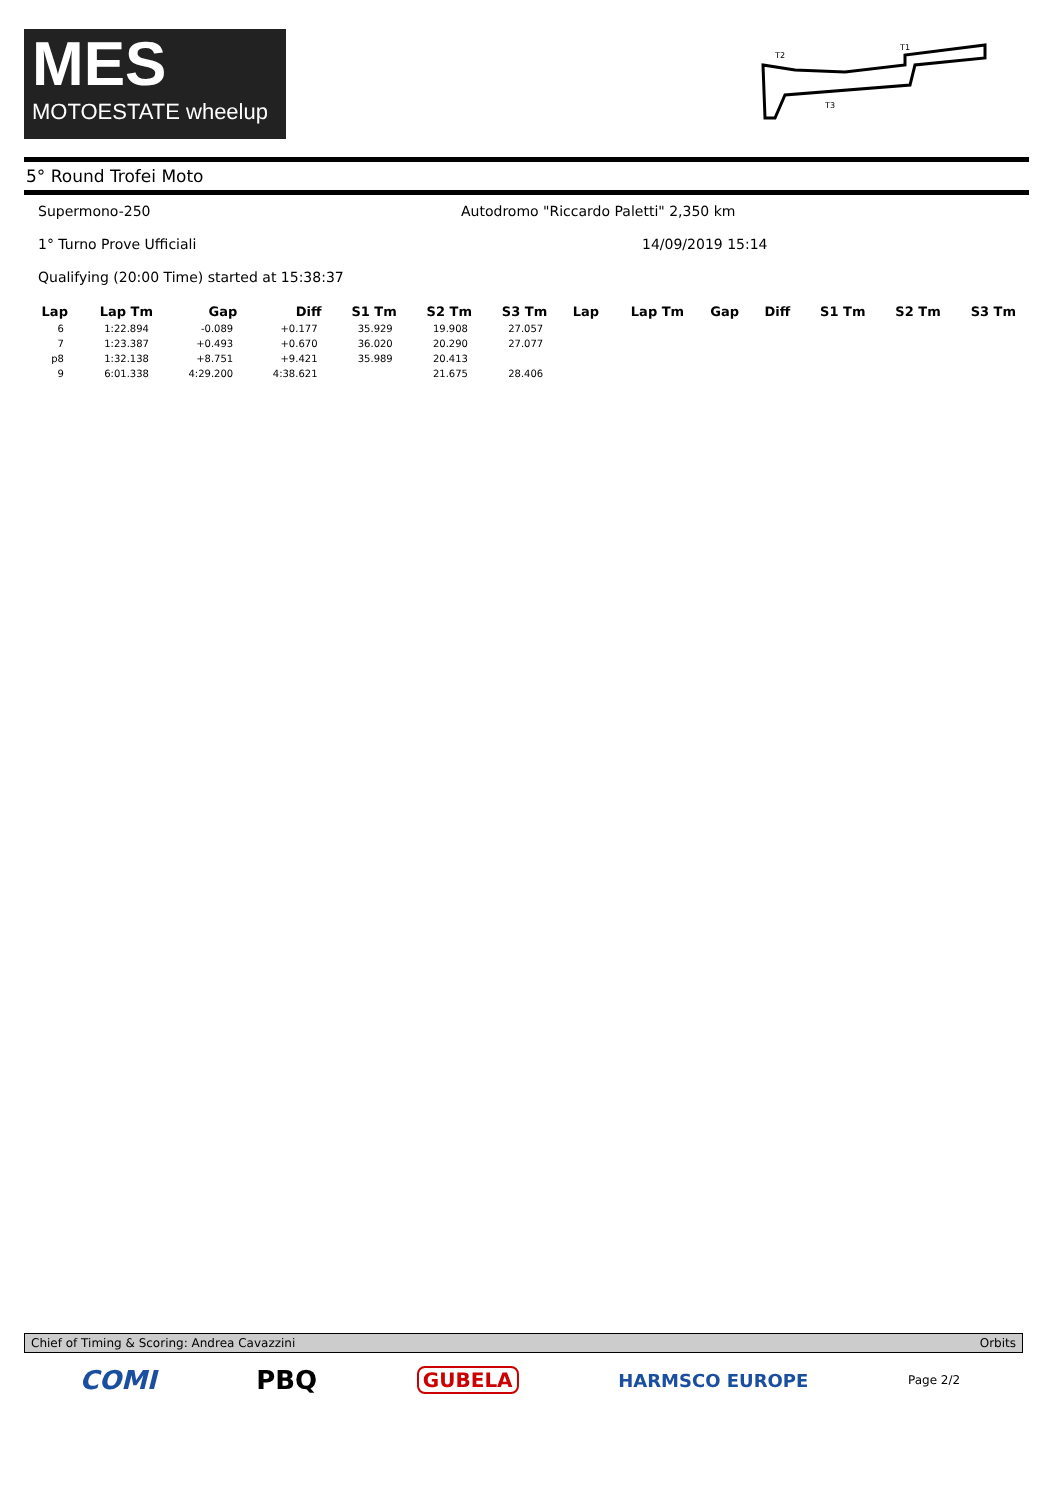MES
MOTOESTATE wheelup
T2
T1
T3
5° Round Trofei Moto
Supermono-250 Autodromo "Riccardo Paletti" 2,350 km
1° Turno Prove Ufficiali 14/09/2019 15:14
Qualifying (20:00 Time) started at 15:38:37
| Lap | Lap Tm | Gap | Diff | S1 Tm | S2 Tm | S3 Tm | Lap | Lap Tm | Gap | Diff | S1 Tm | S2 Tm | S3 Tm |
| --- | --- | --- | --- | --- | --- | --- | --- | --- | --- | --- | --- | --- | --- |
| 6 | 1:22.894 | -0.089 | +0.177 | 35.929 | 19.908 | 27.057 | | | | | | | |
| 7 | 1:23.387 | +0.493 | +0.670 | 36.020 | 20.290 | 27.077 | | | | | | | |
| p8 | 1:32.138 | +8.751 | +9.421 | 35.989 | 20.413 | | | | | | | | |
| 9 | 6:01.338 | 4:29.200 | 4:38.621 | | 21.675 | 28.406 | | | | | | | |
Chief of Timing & Scoring: Andrea Cavazzini Orbits
COMI PBQ GUBELA HARMSCO EUROPE Page 2/2